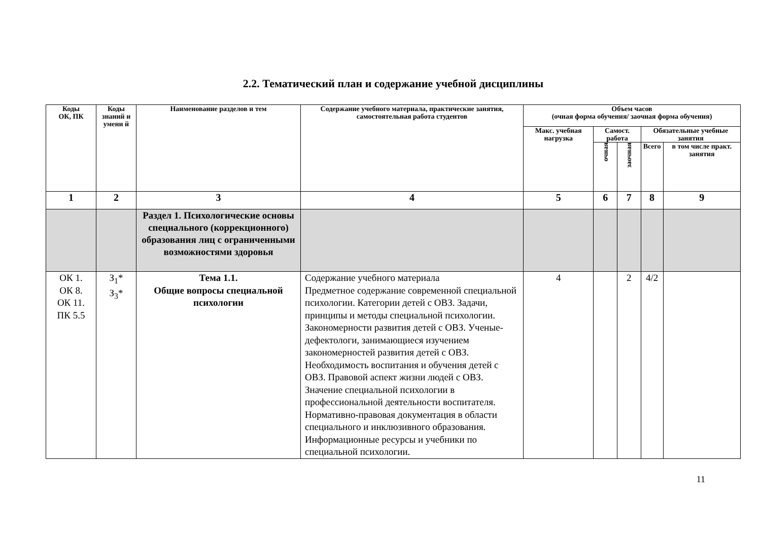2.2. Тематический план и содержание учебной дисциплины
| Коды ОК, ПК | Коды знаний и умени й | Наименование разделов и тем | Содержание учебного материала, практические занятия, самостоятельная работа студентов | Объем часов (очная форма обучения/ заочная форма обучения) | | | | |
| --- | --- | --- | --- | --- | --- | --- | --- | --- |
| | | | | Макс. учебная нагрузка | Самост. работа | | Обязательные учебные занятия | |
| | | | | | очная | заочная | Всего | в том числе практ. занятия |
| 1 | 2 | 3 | 4 | 5 | 6 | 7 | 8 | 9 |
| | | Раздел 1. Психологические основы специального (коррекционного) образования лиц с ограниченными возможностями здоровья | | | | | | |
| ОК 1. ОК 8. ОК 11. ПК 5.5 | З<sub>1</sub>* З<sub>3</sub>* | Тема 1.1. Общие вопросы специальной психологии | Содержание учебного материала Предметное содержание современной специальной психологии. Категории детей с ОВЗ. Задачи, принципы и методы специальной психологии. Закономерности развития детей с ОВЗ. Ученые-дефектологи, занимающиеся изучением закономерностей развития детей с ОВЗ. Необходимость воспитания и обучения детей с ОВЗ. Правовой аспект жизни людей с ОВЗ. Значение специальной психологии в профессиональной деятельности воспитателя. Нормативно-правовая документация в области специального и инклюзивного образования. Информационные ресурсы и учебники по специальной психологии. | 4 | | 2 | 4/2 | |
11